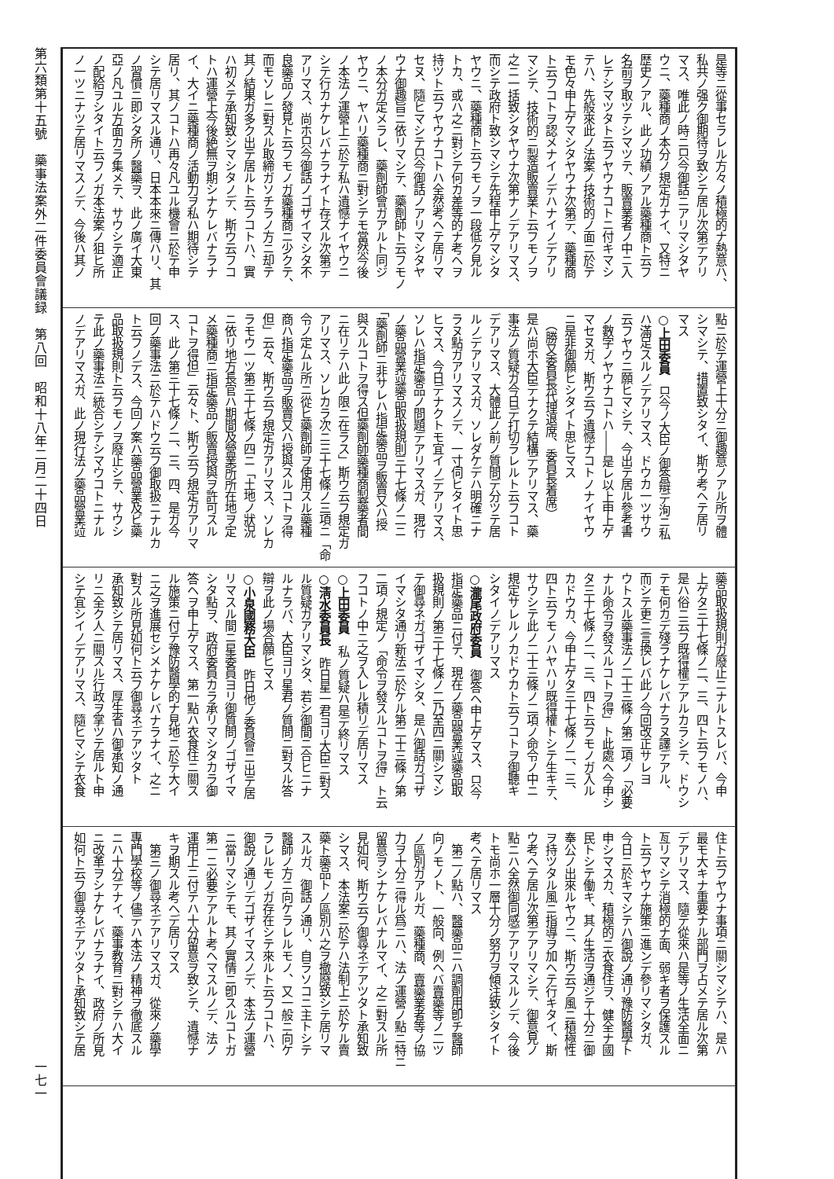第六類第十五號　藥事法案外二件委員會議録　第八回　昭和十八年二月二十四日
一七一
是等ニ從事セラレル方々ノ積極的ナ熱意ハ、
私共ノ强ク御期待ヲ致シテ居ル次第デアリ
マス、唯此ノ時ニ只今御話ニアリマシタヤ
ウニ、藥種商ノ本分ノ規定ガナイ、又特ニ
歴史ノアル、此ノ功績ノアル藥種商ト云フ
名前ヲ取ツテシマツテ、販賣業者ノ中ニ入
レテシマツタト云フヤウナコトニ付キマシ
テハ、先般來此ノ法案ノ技術的ノ面ニ於テ
モ色々申上ゲマシタヤウナ次第デ、藥種商
ト云フコトヲ認メナイノデハナイノデアリ
マシテ、技術的ニ製造販賣業ト云フモノヲ
之ニ一括致シタヤウナ次第ナノデアリマス、
而シテ政府ト致シマシテ先程申上ゲマシタ
ヤウニ、藥種商ト云フモノヲ一段低ク見ル
トカ、或ハ之ニ對シテ何カ差等的ナ考ヘヲ
持ツト云フヤウナコトハ全然考ヘテ居リマ
セヌ、隨ヒマシテ只今御話ノアリマシタヤ
ウナ御趣旨ニ依リマシテ、藥劑師ト云フモノ
ノ本分ガ定メラレ、藥劑師會ガアルト同ジ
ヤウニ、ヤハリ藥種商ニ對シテモ當然今後
ノ本法ノ運營上ニ於テ私ハ遺憾ナイヤウニ
シテ行カナケレバナラナイト存ズル次第デ
アリマス、尚ホ只今御話ノゴザイマシタ不
良藥品ノ發見ト云フモノガ藥種商ニ少クテ、
而モソレニ對スル取締ガソチラノ方ニ却テ
其ノ結果ガ多ク出テ居ルト云フコトハ、實
ハ初メテ承知致シマシタノデ、斯ウ云フコ
トハ運營上今後絶無ヲ期シナケレバナラナ
イ、大イニ藥種商ノ活動力ヲ私ハ期待シテ
居リ、其ノコトハ再々凡ユル機會ニ於テ申
シテ居リマスル通リ、日本本來ニ傳ハリ、其
ノ習慣ニ即シタ所ノ醫藥ヲ、此ノ廣イ大東
亞ノ凡ユル方面カラ集メテ、サウシテ適正
ノ配給ヲシタイト云フノガ本法案ノ狙ヒ所
ノ一ツニナツテ居リマスノデ、今後ハ其ノ
點ニ於テ運營上十分ニ御趣意ノアル所ヲ體
シマシテ、措置致シタイ、斯ウ考ヘテ居リ
マス
○上田委員　只今ノ大臣ノ御答辯デ洵ニ私
ハ滿足スルノデアリマス、ドウカ一ツサウ
云フヤウニ願ヒマシテ、今出テ居ル參考書
ノ數字ノヤウナコトハ――是レ以上申上ゲ
マセヌガ、斯ウ云フ遺憾ナコトノナイヤウ
ニ是非御願ヒシタイト思ヒマス
　（勝又委員長代理退席、委員長着席）
是ハ尚ホ大臣デナクテ結構デアリマス、藥
事法ノ質疑ガ今日デ打切ラレルト云フコト
デアリマス、大體此ノ前ノ質問デ分ツテ居
ルノデアリマスガ、ソレダケデハ明確ニナ
ラヌ點ガアリマスノデ、一寸伺ヒタイト思
ヒマス、今日デナクトモ宜イノデアリマス、
ソレハ指定藥品ノ問題デアリマスガ、現行
ノ藥品營業竝藥品取扱規則三十七條ノ二ニ
「藥劑師ニ非サレハ指定藥品ヲ販賣又ハ授
與スルコトヲ得ス但藥劑師藥種商製藥者間
ニ在リテハ此ノ限ニ在ラス」斯ウ云フ規定ガ
アリマス、ソレカラ次ニ三十七條ノ三項ニ「命
令ノ定ムル所ニ從ヒ藥劑師ヲ使用スル藥種
商ハ指定藥品ヲ販賣又ハ授與スルコトヲ得
但」云々、斯ウ云フ規定ガアリマス、ソレカ
ラモウ一ツ第三十七條ノ四ニ「土地ノ狀況
ニ依リ地方長官ハ期間及營業所所在地ヲ定
メ藥種商ニ指定藥品ノ販賣授與ヲ許可スル
コトヲ得但」云々ト、斯ウ云フ規定ガアリマ
ス、此ノ第三十七條ノ二、三、四、是ガ今
回ノ藥事法ニ於テハドウ云フ御取扱ニナルカ
ト云フノデス、今回ノ案ハ藥品營業及ビ藥
品取扱規則ト云フモノヲ廢止シテ、サウシ
テ此ノ藥事法ニ統合シテシマウコトニナル
ノデアリマスガ、此ノ現行法ノ藥品營業竝
藥品取扱規則ガ廢止ニナルトスレバ、今申
上ゲタ三十七條ノ二、三、四ト云フモノハ、
是ハ俗ニ云フ既得權デアルカラシテ、ドウシ
テモ何カデ殘ラナケレバナラヌ譯デアル、
而シテ更ニ言換レバ此ノ今回改正サレヨ
ウトスル藥事法ノ二十三條ノ第二項ノ「必要
ナル命令ヲ發スルコトヲ得」ト此處ヘ今申シ
タ三十七條ノ二、三、四ト云フモノガ入ル
カドウカ、今申上ゲタ三十七條ノ二、三、
四ト云フモノハヤハリ既得權トシテ生キテ、
サウシテ此ノ二十三條ノ二項ノ命令ノ中ニ
規定サレルノカドウカト云フコトヲ御聽キ
シタイノデアリマス
○瀧尾政府委員　御答ヘ申上ゲマス、只今
指定藥品ニ付テ、現在ノ藥品營業竝藥品取
扱規則ノ第三十七條ノ二乃至四ニ關シマシ
テ御尋ネガゴザイマシタ、是ハ御話ガゴザ
イマシタ通リ新法ニ於ケル第二十三條ノ第
二項ノ規定ノ「命令ヲ發スルコトヲ得」ト云
フコトノ中ニ之ヲ入レル積リデ居リマス
○上田委員　私ノ質疑ハ是デ終リマス
○淸水委員長　昨日星一君ヨリ大臣ニ對ス
ル質疑ガアリマシタ、若シ御間ニ合ヒニナ
ルナラバ、大臣ヨリ星君ノ質問ニ對スル答
辯ヲ此ノ場合願ヒマス
○小泉國務大臣　昨日他ノ委員會ニ出テ居
リマスル間ニ星委員ヨリ御質問ノゴザイマ
シタ點ヲ、政府委員カラ承リマシタカラ御
答ヘヲ申上ゲマス、第一點ハ衣食住ニ關ス
ル施策ニ付テ豫防醫學的ナ見地ニ於テ大イ
ニ之ヲ進展セシメナケレバナラナイ、之ニ
對スル所見如何ト云フ御尋ネデアツタト
承知致シテ居リマス、厚生省ハ御承知ノ通
リニ全ク人ニ關スル行政ヲ掌ツテ居ルト申
シテ宜シイノデアリマス、隨ヒマシテ衣食
住ト云フヤウナ事項ニ關シマシテハ、是ハ
最モ大キナ重要ナル部門ヲ占メテ居ル次第
デアリマス、隨テ從來ハ是等ノ生活全面ニ
亙リマシテ消極的ナ面、弱キ者ヲ保護スル
ト云フヤウナ施策ニ進ンデ參リマシタガ、
今日ニ於キマシテハ御說ノ通リ豫防醫學ト
申シマスカ、積極的ニ衣食住ヲ、健全ナ國
民トシテ働キ、其ノ生活ヲ通ジテ十分ニ御
奉公ノ出來ルヤウニ、斯ウ云フ風ニ積極性
ヲ持ツタル風ニ指導ヲ加ヘテ行キタイ、斯
ウ考ヘテ居ル次第デアリマシテ、御意見ノ
點ニハ全然御同感デアリマスルノデ、今後
トモ尚ホ一層十分ノ努力ヲ傾注致シタイト
考ヘテ居リマス
　第二ノ點ハ、醫藥品ニハ調劑用卽チ醫師
向ノモノト、一般向、例ヘバ賣藥等ノ二ツ
ノ區別ガアルガ、藥種商、賣藥業者等ノ協
力ヲ十分ニ得ル爲ニハ、法ノ運營ノ點ニ特ニ
留意ヲシナケレバナルマイ、之ニ對スル所
見如何、斯ウ云フ御尋ネデアツタト承知致
シマス、本法案ニ於テハ法制上ニ於ケル賣
藥ト藥品トノ區別ハ之ヲ撤廢致シテ居リマ
スルガ、御話ノ通リ、自ラソコニ主トシテ
醫師ノ方ニ向ケラレルモノ、又一般ニ向ケ
ラレルモノガ存在シテ來ルト云フコトハ、
御說ノ通リデゴザイマスノデ、本法ノ運營
ニ當リマシテモ、其ノ實情ニ卽スルコトガ
第一ニ必要デアルト考ヘマスルノデ、法ノ
運用上ニ付テハ十分留意ヲ致シテ、遺憾ナ
キヲ期スル考ヘデ居リマス
　第三ノ御尋ネデアリマスガ、從來ノ藥學
專門學校等ノ儘デハ本法ノ精神ヲ徹底スル
ニハ十分デナイ、藥事教育ニ對シテハ大イ
ニ改革ヲシナケレバナラナイ、政府ノ所見
如何ト云フ御尋ネデアツタト承知致シテ居